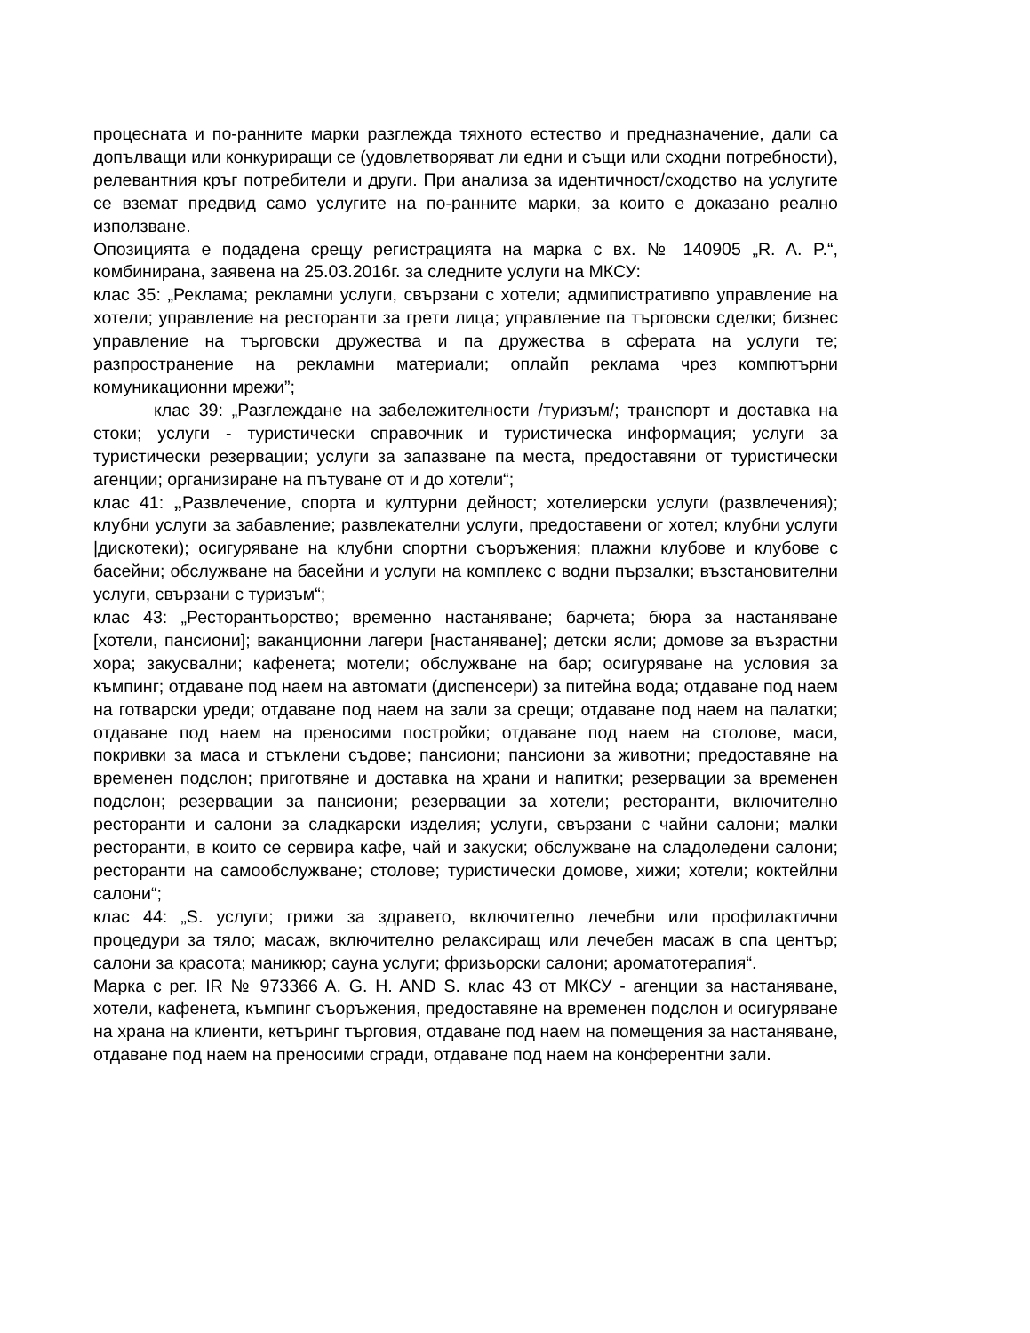процесната и по-ранните марки разглежда тяхното естество и предназначение, дали са допълващи или конкуриращи се (удовлетворяват ли едни и същи или сходни потребности), релевантния кръг потребители и други. При анализа за идентичност/сходство на услугите се вземат предвид само услугите на по-ранните марки, за които е доказано реално използване.
Опозицията е подадена срещу регистрацията на марка с вх. № 140905 „R. A. P.“, комбинирана, заявена на 25.03.2016г. за следните услуги на МКСУ:
клас 35: „Реклама; рекламни услуги, свързани с хотели; адмипистративпо управление на хотели; управление на ресторанти за грети лица; управление па търговски сделки; бизнес управление на търговски дружества и па дружества в сферата на услуги те; разпространение на рекламни материали; оплайп реклама чрез компютърни комуникационни мрежи”;
клас 39: „Разглеждане на забележителности /туризъм/; транспорт и доставка на стоки; услуги - туристически справочник и туристическа информация; услуги за туристически резервации; услуги за запазване па места, предоставяни от туристически агенции; организиране на пътуване от и до хотели“;
клас 41: „Развлечение, спорта и културни дейност; хотелиерски услуги (развлечения); клубни услуги за забавление; развлекателни услуги, предоставени ог хотел; клубни услуги |дискотеки); осигуряване на клубни спортни съоръжения; плажни клубове и клубове с басейни; обслужване на басейни и услуги на комплекс с водни пързалки; възстановителни услуги, свързани с туризъм“;
клас 43: „Ресторантьорство; временно настаняване; барчета; бюра за настаняване [хотели, пансиони]; ваканционни лагери [настаняване]; детски ясли; домове за възрастни хора; закусвални; кафенета; мотели; обслужване на бар; осигуряване на условия за къмпинг; отдаване под наем на автомати (диспенсери) за питейна вода; отдаване под наем на готварски уреди; отдаване под наем на зали за срещи; отдаване под наем на палатки; отдаване под наем на преносими постройки; отдаване под наем на столове, маси, покривки за маса и стъклени съдове; пансиони; пансиони за животни; предоставяне на временен подслон; приготвяне и доставка на храни и напитки; резервации за временен подслон; резервации за пансиони; резервации за хотели; ресторанти, включително ресторанти и салони за сладкарски изделия; услуги, свързани с чайни салони; малки ресторанти, в които се сервира кафе, чай и закуски; обслужване на сладоледени салони; ресторанти на самообслужване; столове; туристически домове, хижи; хотели; коктейлни салони“;
клас 44: „S. услуги; грижи за здравето, включително лечебни или профилактични процедури за тяло; масаж, включително релаксиращ или лечебен масаж в спа център; салони за красота; маникюр; сауна услуги; фризьорски салони; ароматотерапия“.
Марка с рег. IR № 973366 A. G. H. AND S. клас 43 от МКСУ - агенции за настаняване, хотели, кафенета, къмпинг съоръжения, предоставяне на временен подслон и осигуряване на храна на клиенти, кетъринг търговия, отдаване под наем на помещения за настаняване, отдаване под наем на преносими сгради, отдаване под наем на конферентни зали.